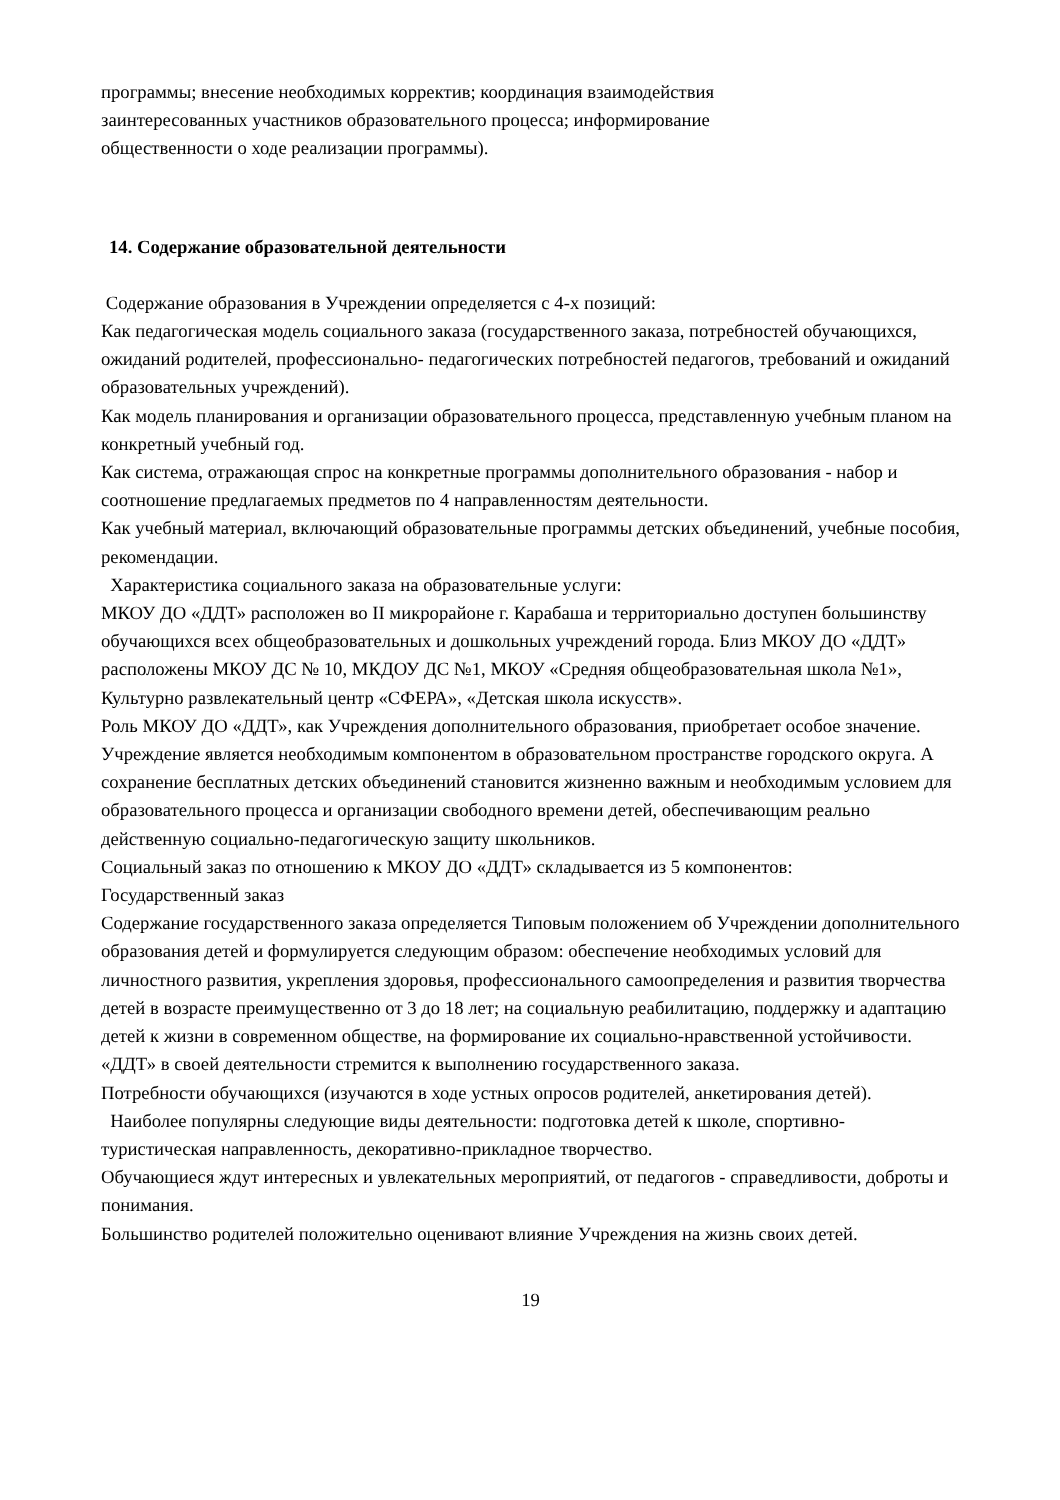программы; внесение необходимых корректив; координация взаимодействия
заинтересованных участников образовательного процесса; информирование
общественности о ходе реализации программы).
14. Содержание образовательной деятельности
Содержание образования в Учреждении определяется с 4-х позиций:
Как педагогическая модель социального заказа (государственного заказа, потребностей обучающихся, ожиданий родителей, профессионально- педагогических потребностей педагогов, требований и ожиданий образовательных учреждений).
Как модель планирования и организации образовательного процесса, представленную учебным планом на конкретный учебный год.
Как система, отражающая спрос на конкретные программы дополнительного образования - набор и соотношение предлагаемых предметов по 4 направленностям деятельности.
Как учебный материал, включающий образовательные программы детских объединений, учебные пособия, рекомендации.
Характеристика социального заказа на образовательные услуги:
МКОУ ДО «ДДТ» расположен во II микрорайоне г. Карабаша и территориально доступен большинству обучающихся всех общеобразовательных и дошкольных учреждений города. Близ МКОУ ДО «ДДТ» расположены МКОУ ДС № 10, МКДОУ ДС №1, МКОУ «Средняя общеобразовательная школа №1», Культурно развлекательный центр «СФЕРА», «Детская школа искусств».
Роль МКОУ ДО «ДДТ», как Учреждения дополнительного образования, приобретает особое значение. Учреждение является необходимым компонентом в образовательном пространстве городского округа. А сохранение бесплатных детских объединений становится жизненно важным и необходимым условием для образовательного процесса и организации свободного времени детей, обеспечивающим реально действенную социально-педагогическую защиту школьников.
Социальный заказ по отношению к МКОУ ДО «ДДТ» складывается из 5 компонентов:
Государственный заказ
Содержание государственного заказа определяется Типовым положением об Учреждении дополнительного образования детей и формулируется следующим образом: обеспечение необходимых условий для личностного развития, укрепления здоровья, профессионального самоопределения и развития творчества детей в возрасте преимущественно от 3 до 18 лет; на социальную реабилитацию, поддержку и адаптацию детей к жизни в современном обществе, на формирование их социально-нравственной устойчивости.
«ДДТ» в своей деятельности стремится к выполнению государственного заказа.
Потребности обучающихся (изучаются в ходе устных опросов родителей, анкетирования детей).
Наиболее популярны следующие виды деятельности: подготовка детей к школе, спортивно-туристическая направленность, декоративно-прикладное творчество.
Обучающиеся ждут интересных и увлекательных мероприятий, от педагогов - справедливости, доброты и понимания.
Большинство родителей положительно оценивают влияние Учреждения на жизнь своих детей.
19